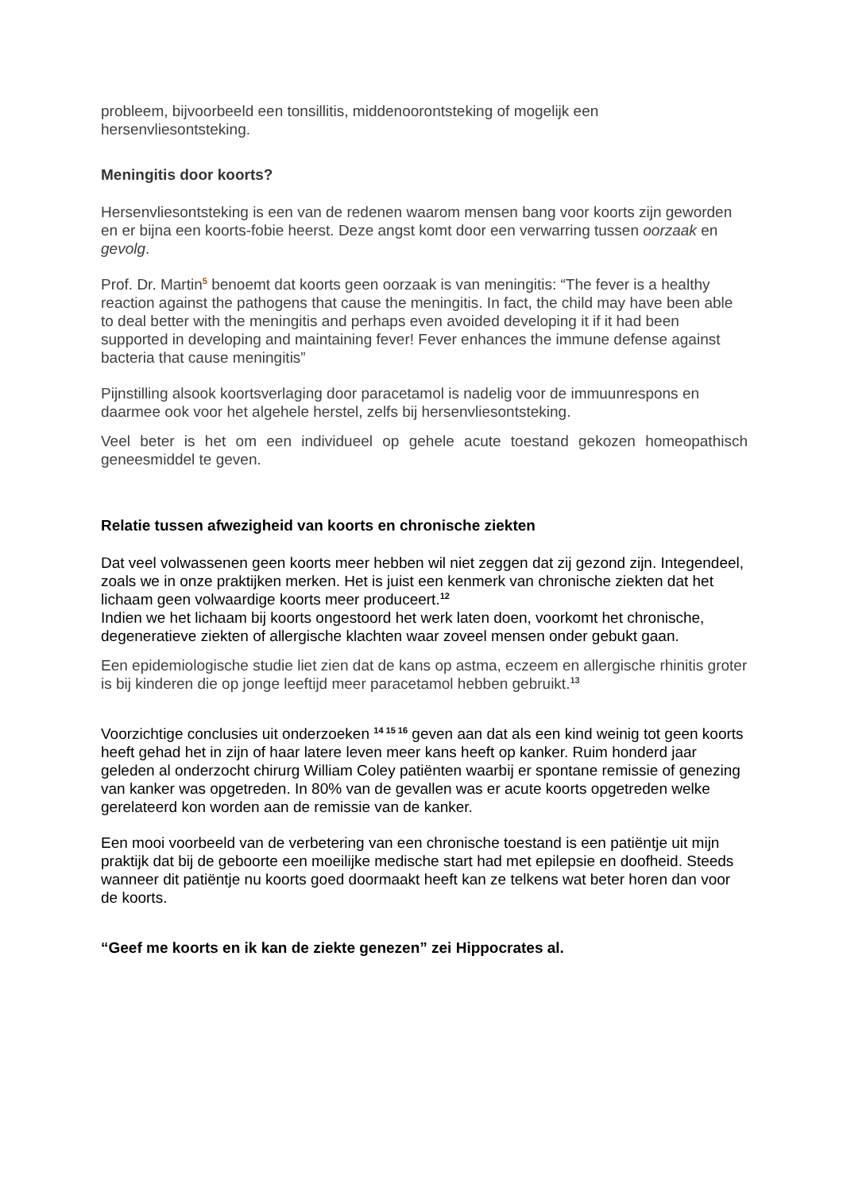probleem, bijvoorbeeld een tonsillitis, middenoorontsteking of mogelijk een hersenvliesontsteking.
Meningitis door koorts?
Hersenvliesontsteking is een van de redenen waarom mensen bang voor koorts zijn geworden en er bijna een koorts-fobie heerst. Deze angst komt door een verwarring tussen oorzaak en gevolg.
Prof. Dr. Martin<sup>5</sup> benoemt dat koorts geen oorzaak is van meningitis: “The fever is a healthy reaction against the pathogens that cause the meningitis. In fact, the child may have been able to deal better with the meningitis and perhaps even avoided developing it if it had been supported in developing and maintaining fever! Fever enhances the immune defense against bacteria that cause meningitis”
Pijnstilling alsook koortsverlaging door paracetamol is nadelig voor de immuunrespons en daarmee ook voor het algehele herstel, zelfs bij hersenvliesontsteking.
Veel beter is het om een individueel op gehele acute toestand gekozen homeopathisch geneesmiddel te geven.
Relatie tussen afwezigheid van koorts en chronische ziekten
Dat veel volwassenen geen koorts meer hebben wil niet zeggen dat zij gezond zijn. Integendeel, zoals we in onze praktijken merken. Het is juist een kenmerk van chronische ziekten dat het lichaam geen volwaardige koorts meer produceert.<sup>12</sup>
Indien we het lichaam bij koorts ongestoord het werk laten doen, voorkomt het chronische, degeneratieve ziekten of allergische klachten waar zoveel mensen onder gebukt gaan.
Een epidemiologische studie liet zien dat de kans op astma, eczeem en allergische rhinitis groter is bij kinderen die op jonge leeftijd meer paracetamol hebben gebruikt.<sup>13</sup>
Voorzichtige conclusies uit onderzoeken <sup>14 15 16</sup> geven aan dat als een kind weinig tot geen koorts heeft gehad het in zijn of haar latere leven meer kans heeft op kanker. Ruim honderd jaar geleden al onderzocht chirurg William Coley patiënten waarbij er spontane remissie of genezing van kanker was opgetreden. In 80% van de gevallen was er acute koorts opgetreden welke gerelateerd kon worden aan de remissie van de kanker.
Een mooi voorbeeld van de verbetering van een chronische toestand is een patiëntje uit mijn praktijk dat bij de geboorte een moeilijke medische start had met epilepsie en doofheid. Steeds wanneer dit patiëntje nu koorts goed doormaakt heeft kan ze telkens wat beter horen dan voor de koorts.
“Geef me koorts en ik kan de ziekte genezen” zei Hippocrates al.